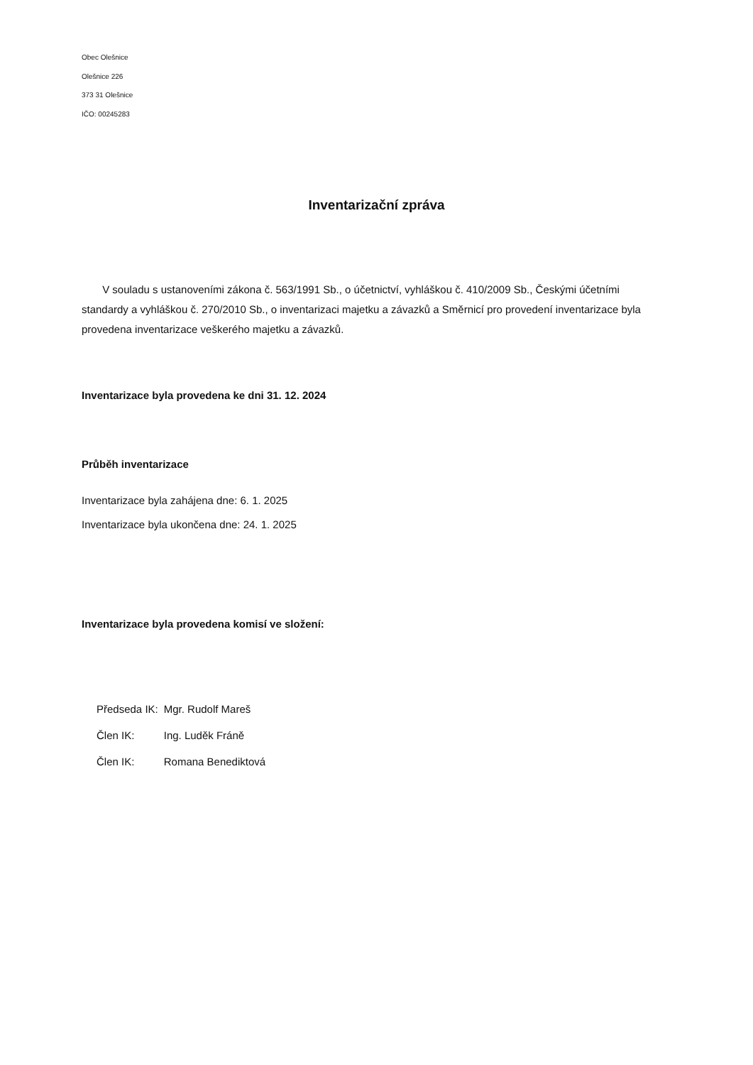Obec Olešnice
Olešnice 226
373 31 Olešnice
IČO: 00245283
Inventarizační zpráva
V souladu s ustanoveními zákona č. 563/1991 Sb., o účetnictví, vyhláškou č. 410/2009 Sb., Českými účetními standardy a vyhláškou č. 270/2010 Sb., o inventarizaci majetku a závazků a Směrnicí pro provedení inventarizace byla provedena inventarizace veškerého majetku a závazků.
Inventarizace byla provedena ke dni 31. 12. 2024
Průběh inventarizace
Inventarizace byla zahájena dne: 6. 1. 2025
Inventarizace byla ukončena dne: 24. 1. 2025
Inventarizace byla provedena komisí ve složení:
| Předseda IK: | Mgr. Rudolf Mareš |
| Člen IK: | Ing. Luděk Fráně |
| Člen IK: | Romana Benediktová |